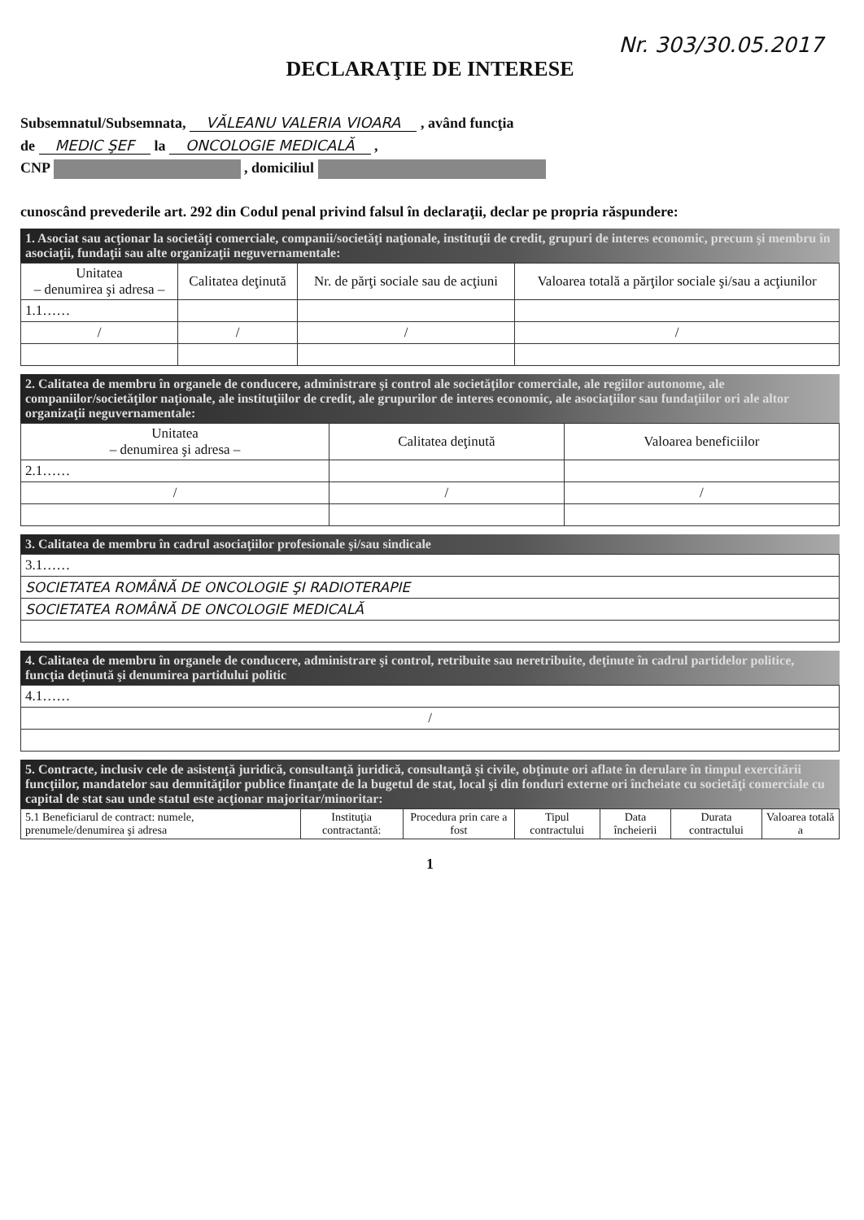Nr. 303/30.05.2017
DECLARAŢIE DE INTERESE
Subsemnatul/Subsemnata, VĂLEANU VALERIA VIOARA , având funcţia
de MEDIC ŞEF la ONCOLOGIE MEDICALĂ ,
CNP , domiciliul
cunoscând prevederile art. 292 din Codul penal privind falsul în declaraţii, declar pe propria răspundere:
1. Asociat sau acţionar la societăţi comerciale, companii/societăţi naţionale, instituţii de credit, grupuri de interes economic, precum şi membru în asociaţii, fundaţii sau alte organizaţii neguvernamentale:
| Unitatea – denumirea şi adresa – | Calitatea deţinută | Nr. de părţi sociale sau de acţiuni | Valoarea totală a părţilor sociale şi/sau a acţiunilor |
| --- | --- | --- | --- |
| 1.1…… | | | |
| / | / | / | / |
2. Calitatea de membru în organele de conducere, administrare şi control ale societăţilor comerciale, ale regiilor autonome, ale companiilor/societăţilor naţionale, ale instituţiilor de credit, ale grupurilor de interes economic, ale asociaţiilor sau fundaţiilor ori ale altor organizaţii neguvernamentale:
| Unitatea – denumirea şi adresa – | Calitatea deţinută | Valoarea beneficiilor |
| --- | --- | --- |
| 2.1…… | | |
| / | / | / |
3. Calitatea de membru în cadrul asociaţiilor profesionale şi/sau sindicale
| 3.1…… |
| SOCIETATEA ROMÂNĂ DE ONCOLOGIE ŞI RADIOTERAPIE |
| SOCIETATEA ROMÂNĂ DE ONCOLOGIE MEDICALĂ |
4. Calitatea de membru în organele de conducere, administrare şi control, retribuite sau neretribuite, deţinute în cadrul partidelor politice, funcţia deţinută şi denumirea partidului politic
| 4.1…… |
| / |
5. Contracte, inclusiv cele de asistenţă juridică, consultanţă juridică, consultanţă şi civile, obţinute ori aflate în derulare în timpul exercitării funcţiilor, mandatelor sau demnităţilor publice finanţate de la bugetul de stat, local şi din fonduri externe ori încheiate cu societăţi comerciale cu capital de stat sau unde statul este acţionar majoritar/minoritar:
| 5.1 Beneficiarul de contract: numele, prenumele/denumirea şi adresa | Instituţia contractantă: | Procedura prin care a fost | Tipul contractului | Data încheierii | Durata contractului | Valoarea totală a |
| --- | --- | --- | --- | --- | --- | --- |
1